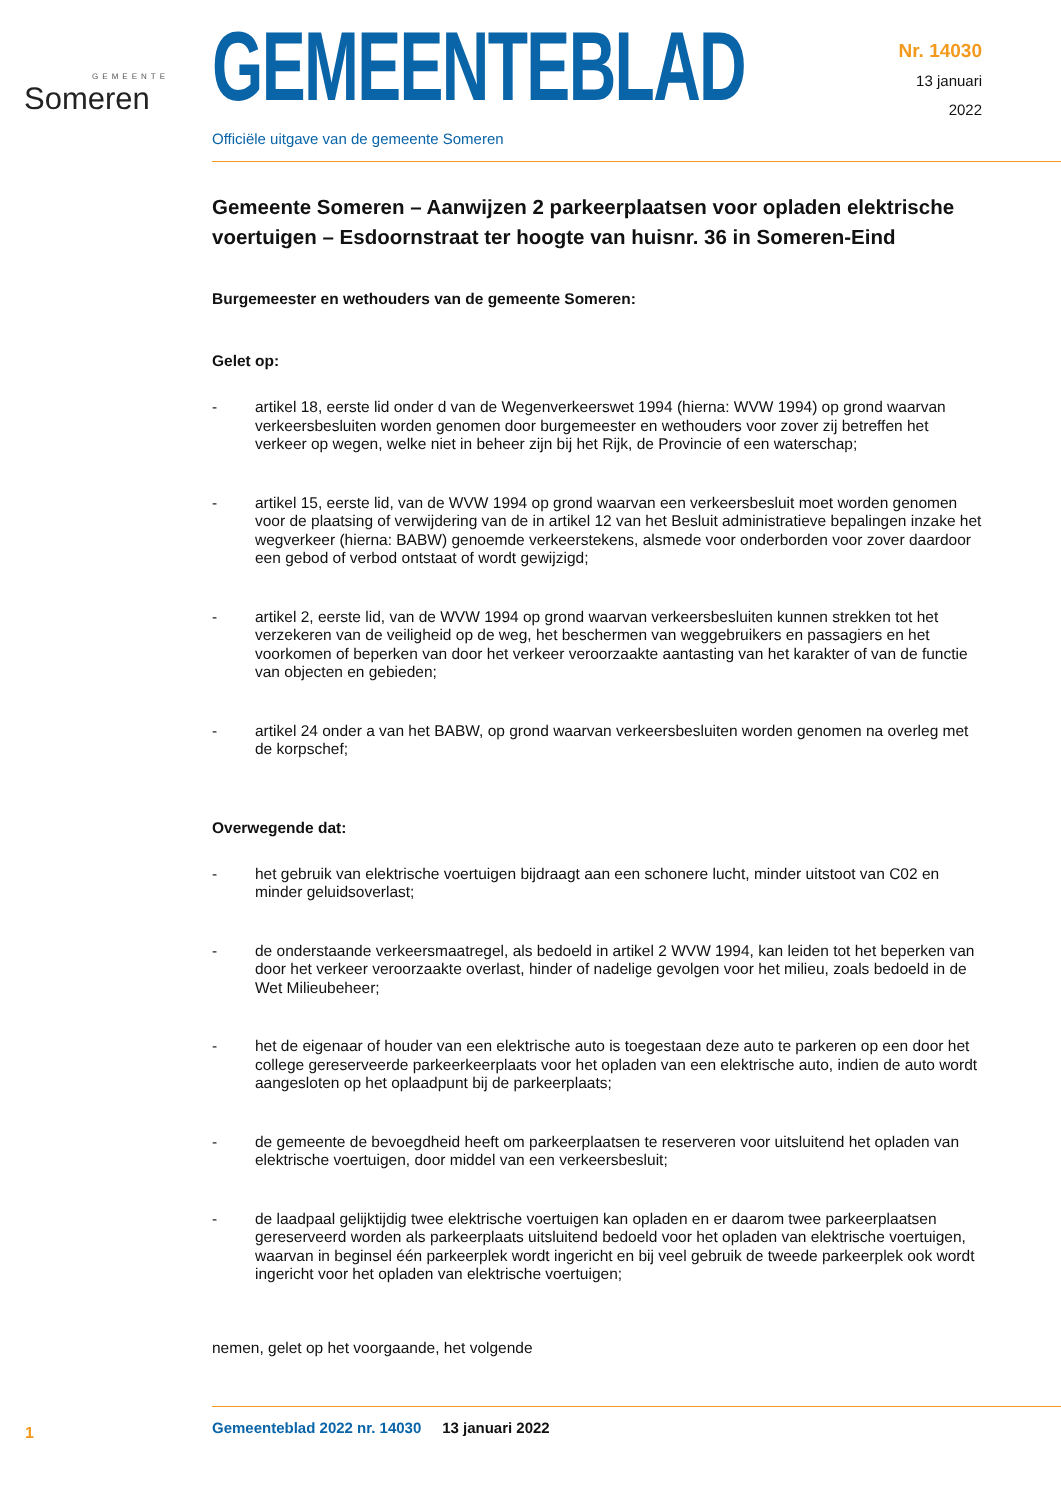GEMEENTE
Someren
Nr. 14030
13 januari
2022
GEMEENTEBLAD
Officiële uitgave van de gemeente Someren
Gemeente Someren – Aanwijzen 2 parkeerplaatsen voor opladen elektrische voertuigen – Esdoornstraat ter hoogte van huisnr. 36 in Someren-Eind
Burgemeester en wethouders van de gemeente Someren:
Gelet op:
- artikel 18, eerste lid onder d van de Wegenverkeerswet 1994 (hierna: WVW 1994) op grond waarvan verkeersbesluiten worden genomen door burgemeester en wethouders voor zover zij betreffen het verkeer op wegen, welke niet in beheer zijn bij het Rijk, de Provincie of een waterschap;
- artikel 15, eerste lid, van de WVW 1994 op grond waarvan een verkeersbesluit moet worden genomen voor de plaatsing of verwijdering van de in artikel 12 van het Besluit administratieve bepalingen inzake het wegverkeer (hierna: BABW) genoemde verkeerstekens, alsmede voor onderborden voor zover daardoor een gebod of verbod ontstaat of wordt gewijzigd;
- artikel 2, eerste lid, van de WVW 1994 op grond waarvan verkeersbesluiten kunnen strekken tot het verzekeren van de veiligheid op de weg, het beschermen van weggebruikers en passagiers en het voorkomen of beperken van door het verkeer veroorzaakte aantasting van het karakter of van de functie van objecten en gebieden;
- artikel 24 onder a van het BABW, op grond waarvan verkeersbesluiten worden genomen na overleg met de korpschef;
Overwegende dat:
- het gebruik van elektrische voertuigen bijdraagt aan een schonere lucht, minder uitstoot van C02 en minder geluidsoverlast;
- de onderstaande verkeersmaatregel, als bedoeld in artikel 2 WVW 1994, kan leiden tot het beperken van door het verkeer veroorzaakte overlast, hinder of nadelige gevolgen voor het milieu, zoals bedoeld in de Wet Milieubeheer;
- het de eigenaar of houder van een elektrische auto is toegestaan deze auto te parkeren op een door het college gereserveerde parkeerkeerplaats voor het opladen van een elektrische auto, indien de auto wordt aangesloten op het oplaadpunt bij de parkeerplaats;
- de gemeente de bevoegdheid heeft om parkeerplaatsen te reserveren voor uitsluitend het opladen van elektrische voertuigen, door middel van een verkeersbesluit;
- de laadpaal gelijktijdig twee elektrische voertuigen kan opladen en er daarom twee parkeerplaatsen gereserveerd worden als parkeerplaats uitsluitend bedoeld voor het opladen van elektrische voertuigen, waarvan in beginsel één parkeerplek wordt ingericht en bij veel gebruik de tweede parkeerplek ook wordt ingericht voor het opladen van elektrische voertuigen;
nemen, gelet op het voorgaande, het volgende
1
Gemeenteblad 2022 nr. 14030 13 januari 2022